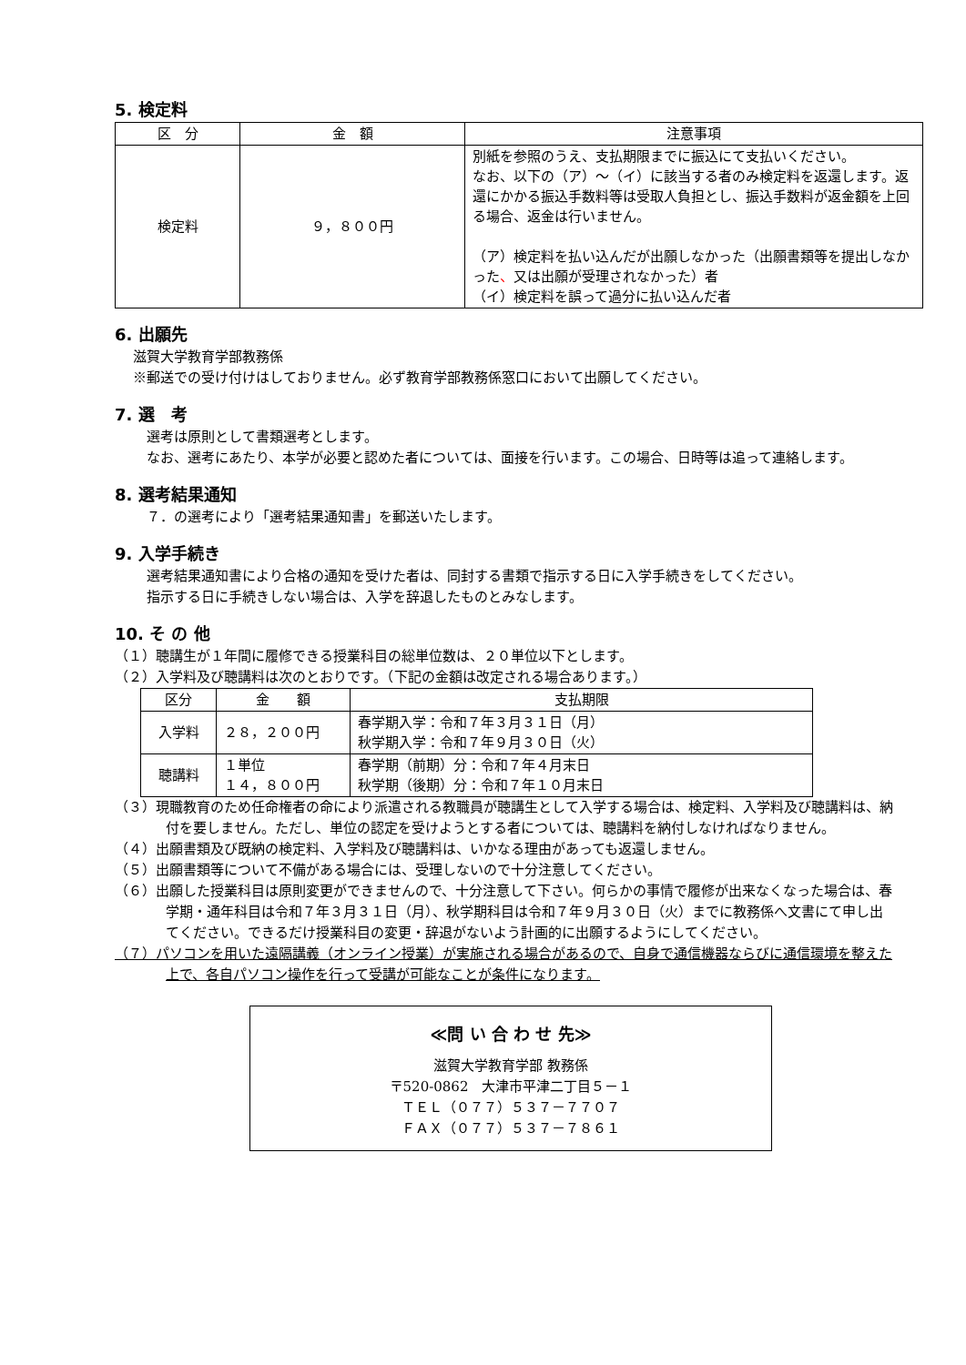5. 検定料
| 区 分 | 金 額 | 注意事項 |
| --- | --- | --- |
| 検定料 | ９，８００円 | 別紙を参照のうえ、支払期限までに振込にて支払いください。 なお、以下の（ア）～（イ）に該当する者のみ検定料を返還します。返還にかかる振込手数料等は受取人負担とし、振込手数料が返金額を上回る場合、返金は行いません。 （ア）検定料を払い込んだが出願しなかった（出願書類等を提出しなかった 、 又は出願が受理されなかった）者 （イ）検定料を誤って過分に払い込んだ者 |
6. 出願先
滋賀大学教育学部教務係
※郵送での受け付けはしておりません。必ず教育学部教務係窓口において出願してください。
7. 選　考
　選考は原則として書類選考とします。
　なお、選考にあたり、本学が必要と認めた者については、面接を行います。この場合、日時等は追って連絡します。
8. 選考結果通知
　７．の選考により「選考結果通知書」を郵送いたします。
9. 入学手続き
　選考結果通知書により合格の通知を受けた者は、同封する書類で指示する日に入学手続きをしてください。
　指示する日に手続きしない場合は、入学を辞退したものとみなします。
10. そ の 他
（１）聴講生が１年間に履修できる授業科目の総単位数は、２０単位以下とします。
（２）入学料及び聴講料は次のとおりです。（下記の金額は改定される場合あります。）
| 区分 | 金 額 | 支払期限 |
| --- | --- | --- |
| 入学料 | ２８，２００円 | 春学期入学：令和７年３月３１日（月） 秋学期入学：令和７年９月３０日（火） |
| 聴講料 | １単位 １４，８００円 | 春学期（前期）分：令和７年４月末日 秋学期（後期）分：令和７年１０月末日 |
（３）現職教育のため任命権者の命により派遣される教職員が聴講生として入学する場合は、検定料、入学料及び聴講料は、納付を要しません。ただし、単位の認定を受けようとする者については、聴講料を納付しなければなりません。
（４）出願書類及び既納の検定料、入学料及び聴講料は、いかなる理由があっても返還しません。
（５）出願書類等について不備がある場合には、受理しないので十分注意してください。
（６）出願した授業科目は原則変更ができませんので、十分注意して下さい。何らかの事情で履修が出来なくなった場合は、春学期・通年科目は令和７年３月３１日（月）、秋学期科目は令和７年９月３０日（火）までに教務係へ文書にて申し出てください。できるだけ授業科目の変更・辞退がないよう計画的に出願するようにしてください。
（７）パソコンを用いた遠隔講義（オンライン授業）が実施される場合があるので、自身で通信機器ならびに通信環境を整えた上で、各自パソコン操作を行って受講が可能なことが条件になります。
≪問 い 合 わ せ 先≫
滋賀大学教育学部 教務係
〒520-0862　大津市平津二丁目５－１
ＴＥＬ（０７７）５３７－７７０７
ＦＡＸ（０７７）５３７－７８６１